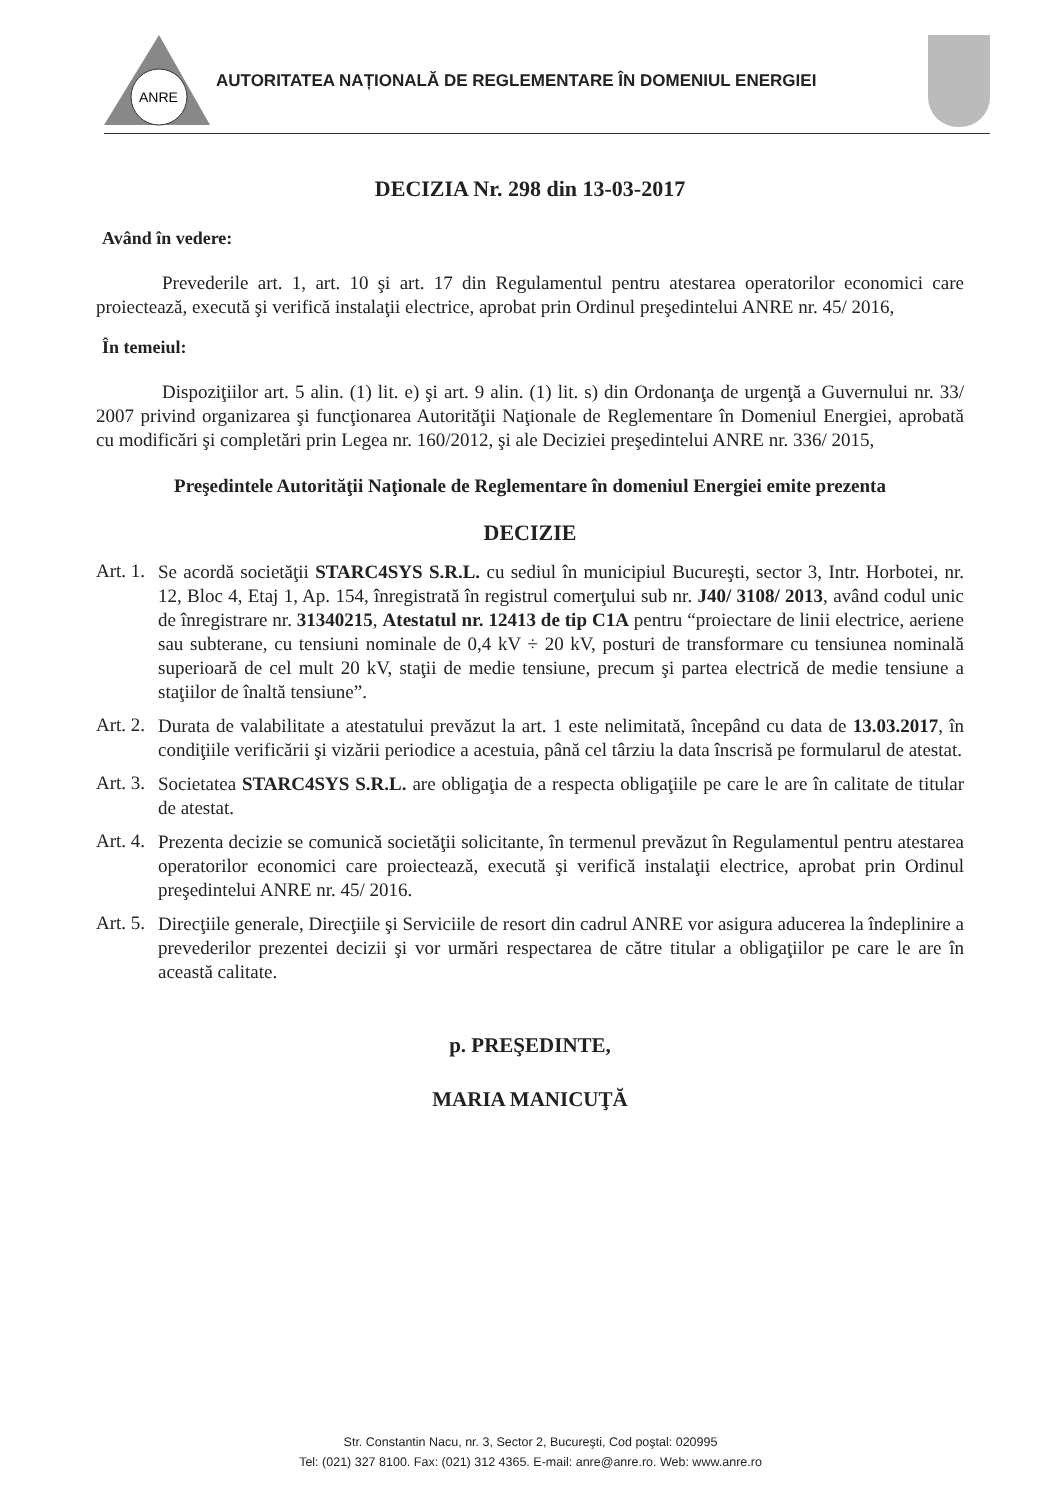ANRE
AUTORITATEA NAȚIONALĂ DE REGLEMENTARE ÎN DOMENIUL ENERGIEI
DECIZIA Nr. 298 din 13-03-2017
Având în vedere:
Prevederile art. 1, art. 10 şi art. 17 din Regulamentul pentru atestarea operatorilor economici care proiectează, execută şi verifică instalaţii electrice, aprobat prin Ordinul preşedintelui ANRE nr. 45/ 2016,
În temeiul:
Dispoziţiilor art. 5 alin. (1) lit. e) şi art. 9 alin. (1) lit. s) din Ordonanţa de urgenţă a Guvernului nr. 33/ 2007 privind organizarea şi funcţionarea Autorităţii Naţionale de Reglementare în Domeniul Energiei, aprobată cu modificări şi completări prin Legea nr. 160/2012, şi ale Deciziei preşedintelui ANRE nr. 336/ 2015,
Preşedintele Autorităţii Naţionale de Reglementare în domeniul Energiei emite prezenta
DECIZIE
Art. 1.
Se acordă societăţii STARC4SYS S.R.L. cu sediul în municipiul Bucureşti, sector 3, Intr. Horbotei, nr. 12, Bloc 4, Etaj 1, Ap. 154, înregistrată în registrul comerţului sub nr. J40/ 3108/ 2013, având codul unic de înregistrare nr. 31340215, Atestatul nr. 12413 de tip C1A pentru “proiectare de linii electrice, aeriene sau subterane, cu tensiuni nominale de 0,4 kV ÷ 20 kV, posturi de transformare cu tensiunea nominală superioară de cel mult 20 kV, staţii de medie tensiune, precum şi partea electrică de medie tensiune a staţiilor de înaltă tensiune”.
Art. 2.
Durata de valabilitate a atestatului prevăzut la art. 1 este nelimitată, începând cu data de 13.03.2017, în condiţiile verificării şi vizării periodice a acestuia, până cel târziu la data înscrisă pe formularul de atestat.
Art. 3.
Societatea STARC4SYS S.R.L. are obligaţia de a respecta obligaţiile pe care le are în calitate de titular de atestat.
Art. 4.
Prezenta decizie se comunică societăţii solicitante, în termenul prevăzut în Regulamentul pentru atestarea operatorilor economici care proiectează, execută şi verifică instalaţii electrice, aprobat prin Ordinul preşedintelui ANRE nr. 45/ 2016.
Art. 5.
Direcţiile generale, Direcţiile şi Serviciile de resort din cadrul ANRE vor asigura aducerea la îndeplinire a prevederilor prezentei decizii şi vor urmări respectarea de către titular a obligaţiilor pe care le are în această calitate.
p. PREŞEDINTE,
MARIA MANICUŢĂ
Str. Constantin Nacu, nr. 3, Sector 2, Bucureşti, Cod poştal: 020995
Tel: (021) 327 8100. Fax: (021) 312 4365. E-mail: anre@anre.ro. Web: www.anre.ro